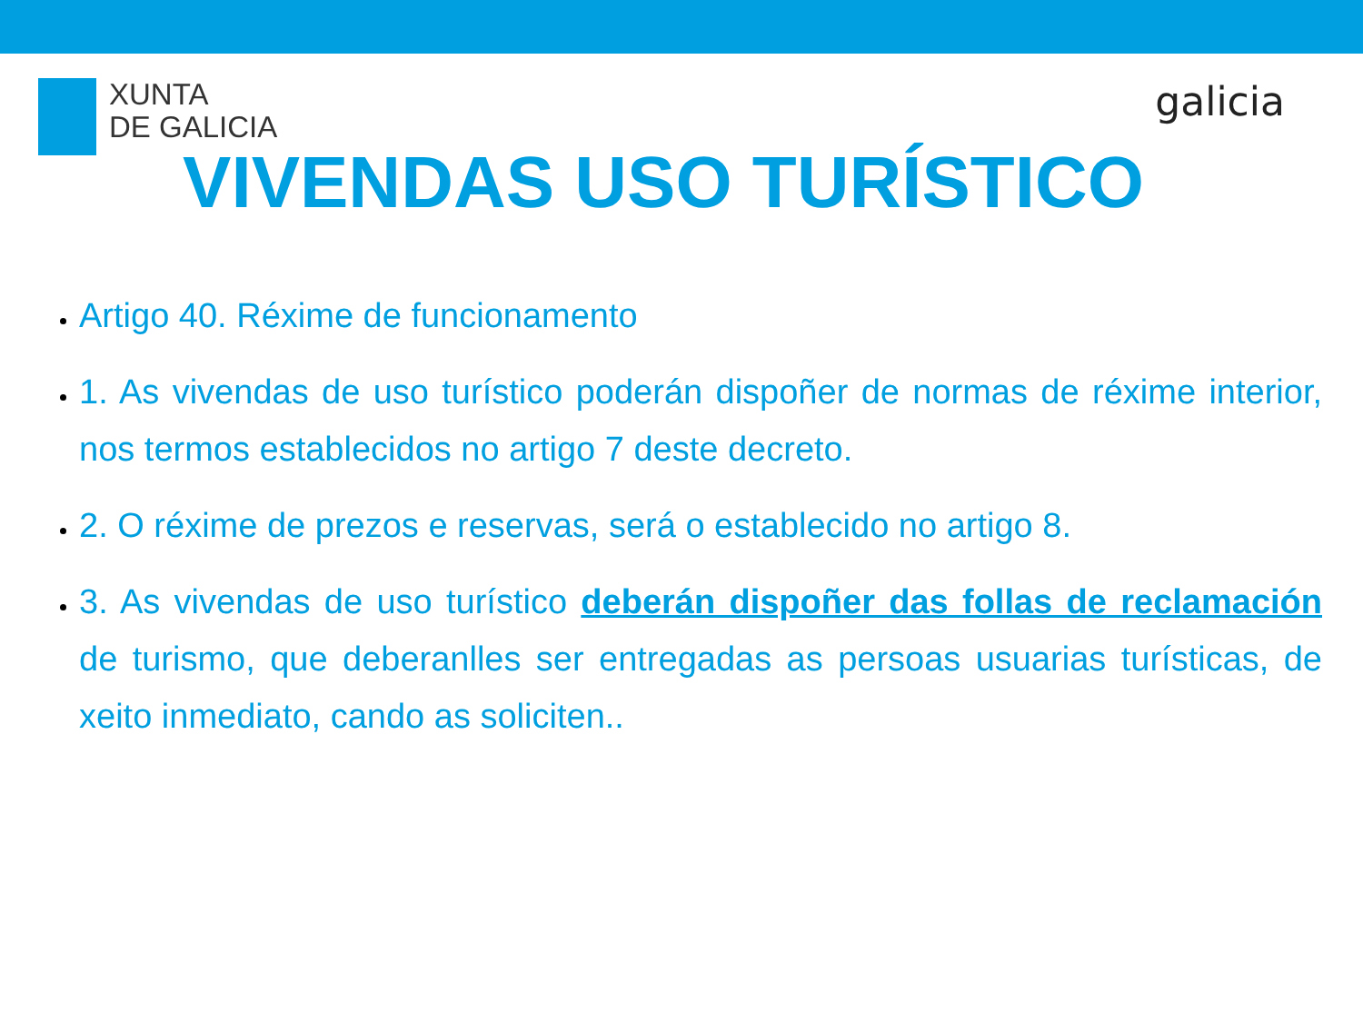XUNTA
DE GALICIA
galicia
VIVENDAS USO TURÍSTICO
Artigo 40. Réxime de funcionamento
1. As vivendas de uso turístico poderán dispoñer de normas de réxime interior, nos termos establecidos no artigo 7 deste decreto.
2. O réxime de prezos e reservas, será o establecido no artigo 8.
3. As vivendas de uso turístico deberán dispoñer das follas de reclamación de turismo, que deberanlles ser entregadas as persoas usuarias turísticas, de xeito inmediato, cando as soliciten..